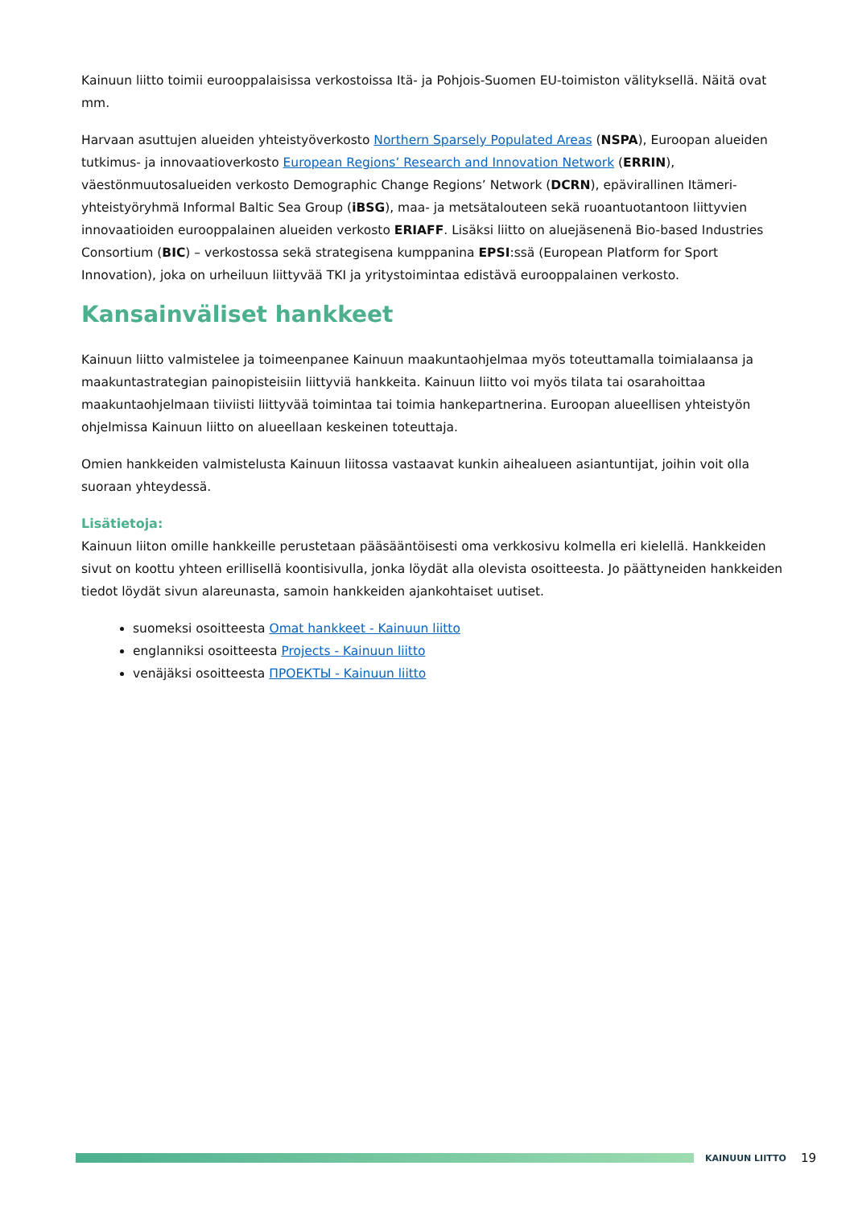Kainuun liitto toimii eurooppalaisissa verkostoissa Itä- ja Pohjois-Suomen EU-toimiston välityksellä. Näitä ovat mm.
Harvaan asuttujen alueiden yhteistyöverkosto Northern Sparsely Populated Areas (NSPA), Euroopan alueiden tutkimus- ja innovaatioverkosto European Regions’ Research and Innovation Network (ERRIN), väestönmuutosalueiden verkosto Demographic Change Regions’ Network (DCRN), epävirallinen Itämeri-yhteistyöryhmä Informal Baltic Sea Group (iBSG), maa- ja metsätalouteen sekä ruoantuotantoon liittyvien innovaatioiden eurooppalainen alueiden verkosto ERIAFF. Lisäksi liitto on aluejäsenenä Bio-based Industries Consortium (BIC) – verkostossa sekä strategisena kumppanina EPSI:ssä (European Platform for Sport Innovation), joka on urheiluun liittyvää TKI ja yritystoimintaa edistävä eurooppalainen verkosto.
Kansainväliset hankkeet
Kainuun liitto valmistelee ja toimeenpanee Kainuun maakuntaohjelmaa myös toteuttamalla toimialaansa ja maakuntastrategian painopisteisiin liittyviä hankkeita. Kainuun liitto voi myös tilata tai osarahoittaa maakuntaohjelmaan tiiviisti liittyvää toimintaa tai toimia hankepartnerina. Euroopan alueellisen yhteistyön ohjelmissa Kainuun liitto on alueellaan keskeinen toteuttaja.
Omien hankkeiden valmistelusta Kainuun liitossa vastaavat kunkin aihealueen asiantuntijat, joihin voit olla suoraan yhteydessä.
Lisätietoja:
Kainuun liiton omille hankkeille perustetaan pääsääntöisesti oma verkkosivu kolmella eri kielellä. Hankkeiden sivut on koottu yhteen erillisellä koontisivulla, jonka löydät alla olevista osoitteesta. Jo päättyneiden hankkeiden tiedot löydät sivun alareunasta, samoin hankkeiden ajankohtaiset uutiset.
suomeksi osoitteesta Omat hankkeet - Kainuun liitto
englanniksi osoitteesta Projects - Kainuun liitto
venäjäksi osoitteesta ПРОЕКТЫ - Kainuun liitto
KAINUUN LIITTO
19